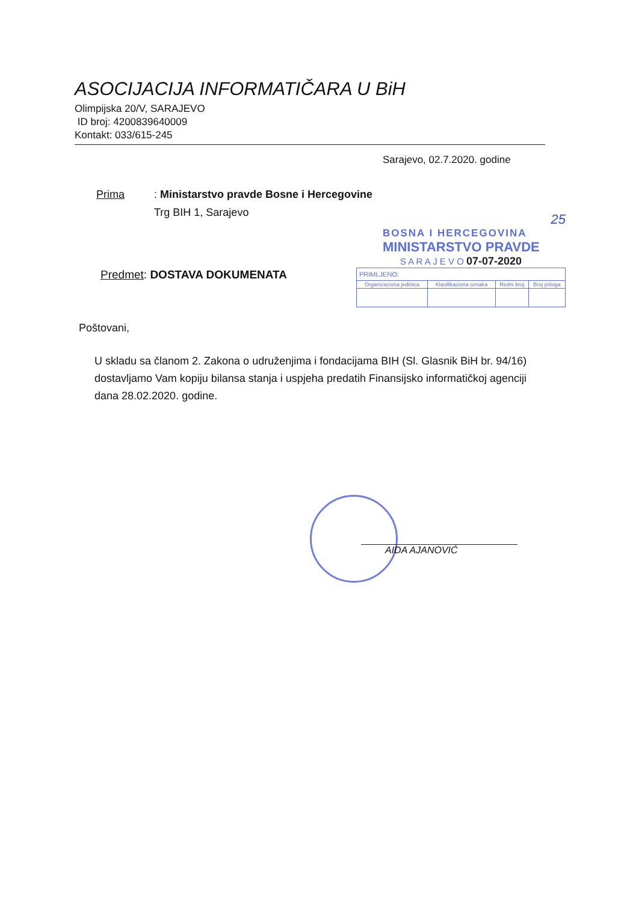ASOCIJACIJA INFORMATIČARA U BiH
Olimpijska 20/V, SARAJEVO
ID broj: 4200839640009
Kontakt: 033/615-245
Sarajevo, 02.7.2020. godine
Prima: Ministarstvo pravde Bosne i Hercegovine
Trg BIH 1, Sarajevo
25
BOSNA I HERCEGOVINA
MINISTARSTVO PRAVDE
S A R A J E V O 07-07-2020
| PRIMLJENO: | | | |
| --- | --- | --- | --- |
| Organizaciona jedinica | Klasifikaciona oznaka | Redni broj | Broj priloga |
Predmet: DOSTAVA DOKUMENATA
Poštovani,
U skladu sa članom 2. Zakona o udruženjima i fondacijama BIH (Sl. Glasnik BiH br. 94/16) dostavljamo Vam kopiju bilansa stanja i uspjeha predatih Finansijsko informatičkoj agenciji dana 28.02.2020. godine.
AIDA AJANOVIĆ